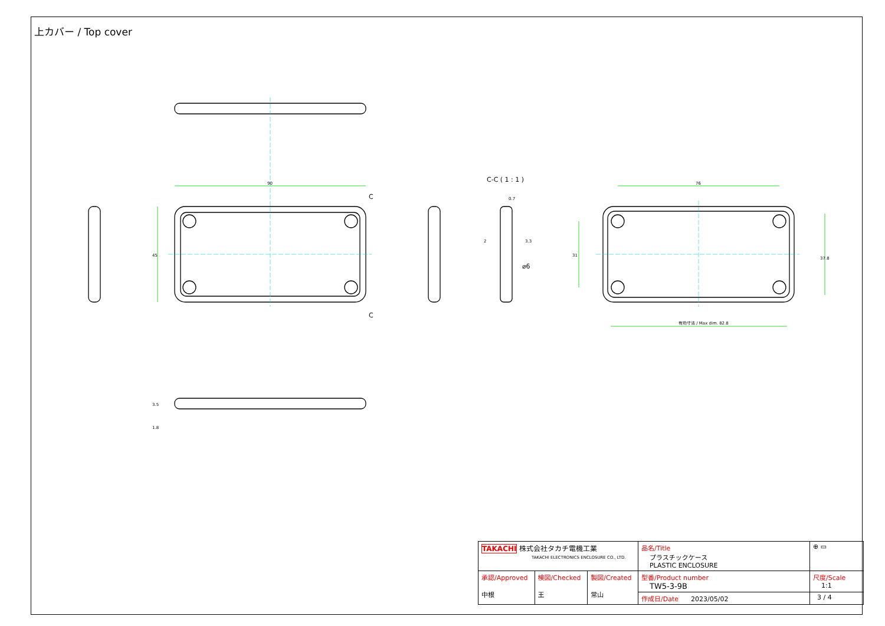上カバー / Top cover
90
76
有効寸法 / Max dim. 82.8
45
31
3.5
1.8
0.7
2
3.3
⌀6
37.8
C
C
C-C ( 1 : 1 )
| TAKACHI 株式会社タカチ電機工業 TAKACHI ELECTRONICS ENCLOSURE CO., LTD. | | | 品名/Title プラスチックケース PLASTIC ENCLOSURE | ⊕ ▭ |
| 承認/Approved 中根 | 検図/Checked 王 | 製図/Created 常山 | 型番/Product number TW5-3-9B | 尺度/Scale 1:1 |
| | | | 作成日/Date 2023/05/02 | 3 / 4 |